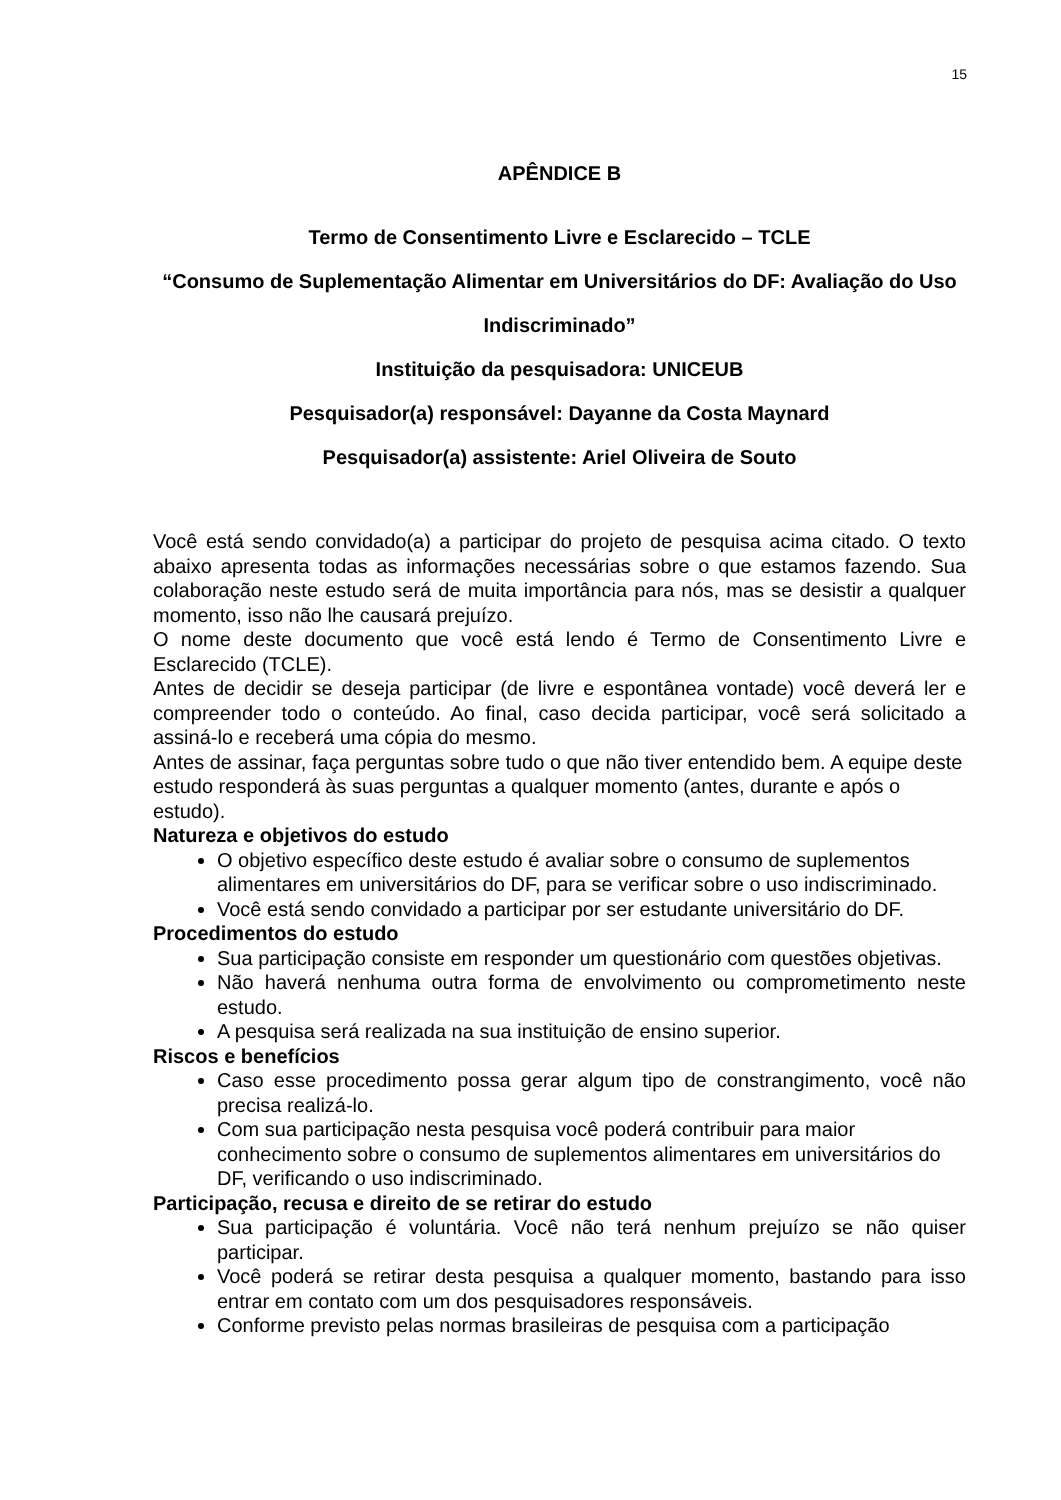15
APÊNDICE B
Termo de Consentimento Livre e Esclarecido – TCLE
“Consumo de Suplementação Alimentar em Universitários do DF: Avaliação do Uso Indiscriminado”
Instituição da pesquisadora: UNICEUB
Pesquisador(a) responsável: Dayanne da Costa Maynard
Pesquisador(a) assistente: Ariel Oliveira de Souto
Você está sendo convidado(a) a participar do projeto de pesquisa acima citado. O texto abaixo apresenta todas as informações necessárias sobre o que estamos fazendo. Sua colaboração neste estudo será de muita importância para nós, mas se desistir a qualquer momento, isso não lhe causará prejuízo.
O nome deste documento que você está lendo é Termo de Consentimento Livre e Esclarecido (TCLE).
Antes de decidir se deseja participar (de livre e espontânea vontade) você deverá ler e compreender todo o conteúdo. Ao final, caso decida participar, você será solicitado a assiná-lo e receberá uma cópia do mesmo.
Antes de assinar, faça perguntas sobre tudo o que não tiver entendido bem. A equipe deste estudo responderá às suas perguntas a qualquer momento (antes, durante e após o estudo).
Natureza e objetivos do estudo
O objetivo específico deste estudo é avaliar sobre o consumo de suplementos alimentares em universitários do DF, para se verificar sobre o uso indiscriminado.
Você está sendo convidado a participar por ser estudante universitário do DF.
Procedimentos do estudo
Sua participação consiste em responder um questionário com questões objetivas.
Não haverá nenhuma outra forma de envolvimento ou comprometimento neste estudo.
A pesquisa será realizada na sua instituição de ensino superior.
Riscos e benefícios
Caso esse procedimento possa gerar algum tipo de constrangimento, você não precisa realizá-lo.
Com sua participação nesta pesquisa você poderá contribuir para maior conhecimento sobre o consumo de suplementos alimentares em universitários do DF, verificando o uso indiscriminado.
Participação, recusa e direito de se retirar do estudo
Sua participação é voluntária. Você não terá nenhum prejuízo se não quiser participar.
Você poderá se retirar desta pesquisa a qualquer momento, bastando para isso entrar em contato com um dos pesquisadores responsáveis.
Conforme previsto pelas normas brasileiras de pesquisa com a participação